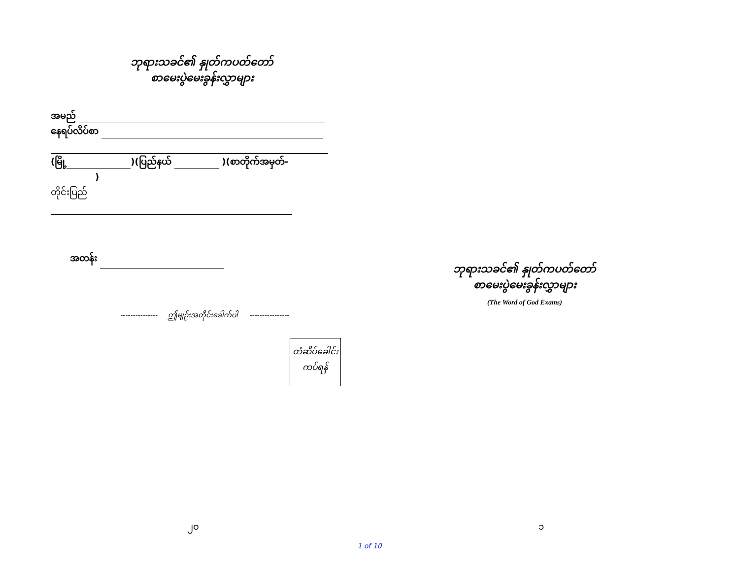ဘုရားသခင်၏ နှုတ်ကပတ်တော်
စာမေးပွဲမေးခွန်းလွှာများ
အမည်
နေရပ်လိပ်စာ
(မြို့ )(ပြည်နယ် )(စာတိုက်အမှတ်- )
တိုင်းပြည်
အတန်း
--------------- ဤမျဉ်းအတိုင်းခေါက်ပါ ----------------
တံဆိပ်ခေါင်း
ကပ်ရန်
၂၀
ဘုရားသခင်၏ နှုတ်ကပတ်တော်
စာမေးပွဲမေးခွန်းလွှာများ
(The Word of God Exams)
၁
1 of 10